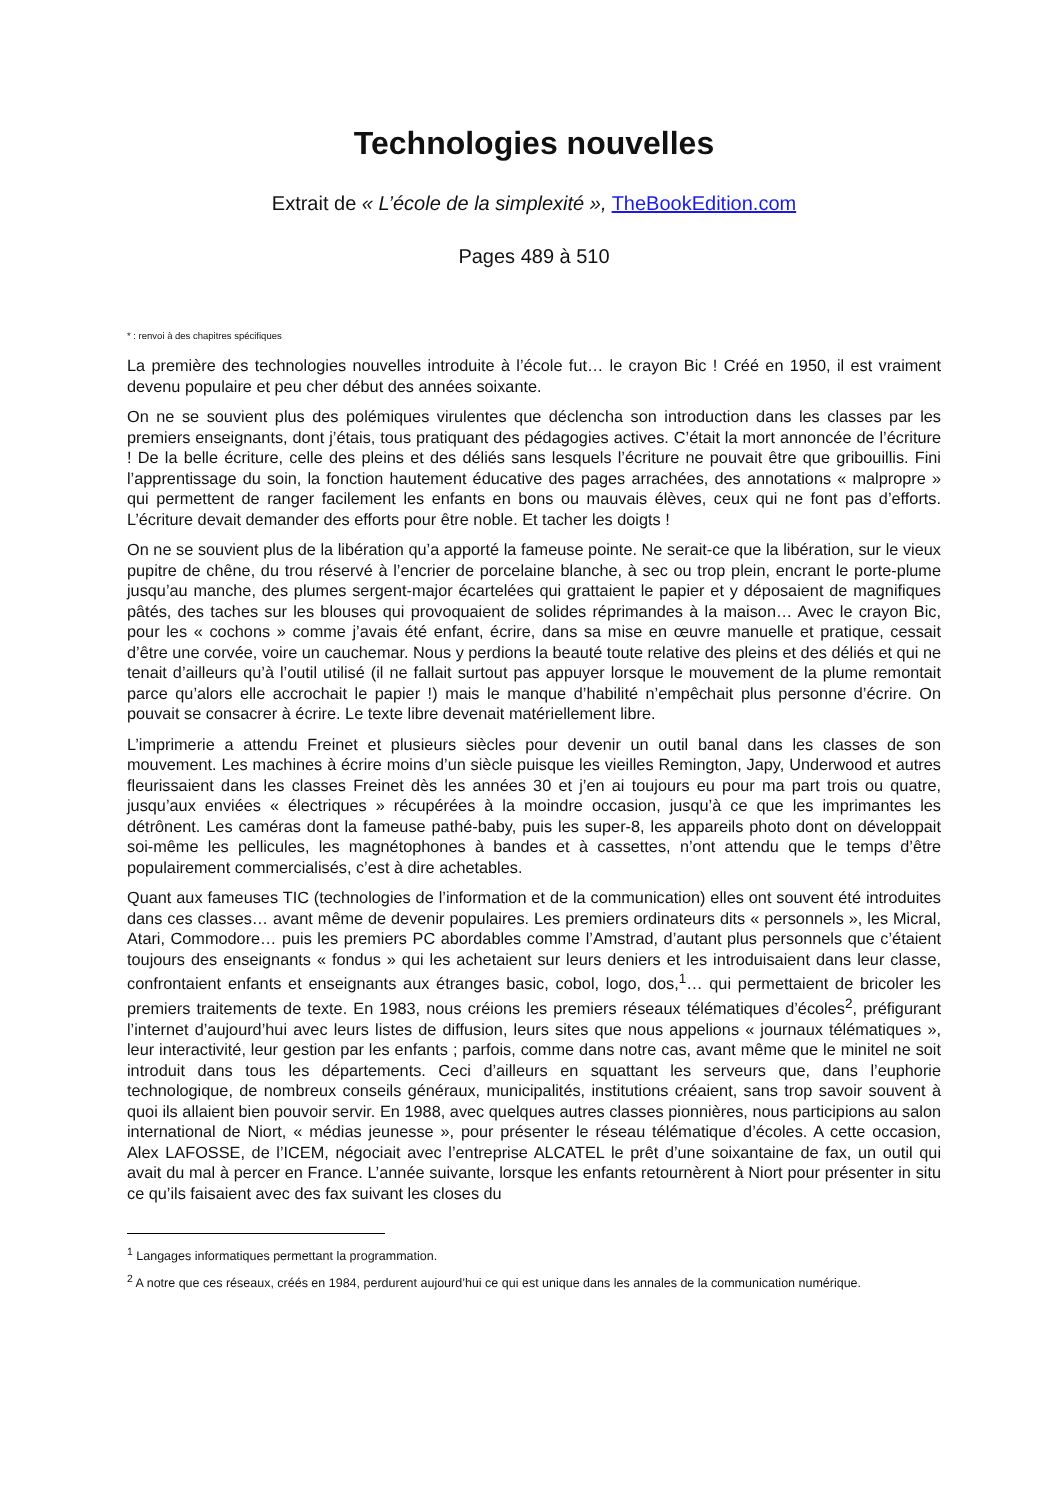Technologies nouvelles
Extrait de « L’école de la simplexité », TheBookEdition.com
Pages 489 à 510
* : renvoi à des chapitres spécifiques
La première des technologies nouvelles introduite à l’école fut… le crayon Bic ! Créé en 1950, il est vraiment devenu populaire et peu cher début des années soixante.
On ne se souvient plus des polémiques virulentes que déclencha son introduction dans les classes par les premiers enseignants, dont j’étais, tous pratiquant des pédagogies actives. C’était la mort annoncée de l’écriture ! De la belle écriture, celle des pleins et des déliés sans lesquels l’écriture ne pouvait être que gribouillis. Fini l’apprentissage du soin, la fonction hautement éducative des pages arrachées, des annotations « malpropre » qui permettent de ranger facilement les enfants en bons ou mauvais élèves, ceux qui ne font pas d’efforts. L’écriture devait demander des efforts pour être noble. Et tacher les doigts !
On ne se souvient plus de la libération qu’a apporté la fameuse pointe. Ne serait-ce que la libération, sur le vieux pupitre de chêne, du trou réservé à l’encrier de porcelaine blanche, à sec ou trop plein, encrant le porte-plume jusqu’au manche, des plumes sergent-major écartelées qui grattaient le papier et y déposaient de magnifiques pâtés, des taches sur les blouses qui provoquaient de solides réprimandes à la maison… Avec le crayon Bic, pour les « cochons » comme j’avais été enfant, écrire, dans sa mise en œuvre manuelle et pratique, cessait d’être une corvée, voire un cauchemar. Nous y perdions la beauté toute relative des pleins et des déliés et qui ne tenait d’ailleurs qu’à l’outil utilisé (il ne fallait surtout pas appuyer lorsque le mouvement de la plume remontait parce qu’alors elle accrochait le papier !) mais le manque d’habilité n’empêchait plus personne d’écrire. On pouvait se consacrer à écrire. Le texte libre devenait matériellement libre.
L’imprimerie a attendu Freinet et plusieurs siècles pour devenir un outil banal dans les classes de son mouvement. Les machines à écrire moins d’un siècle puisque les vieilles Remington, Japy, Underwood et autres fleurissaient dans les classes Freinet dès les années 30 et j’en ai toujours eu pour ma part trois ou quatre, jusqu’aux enviées « électriques » récupérées à la moindre occasion, jusqu’à ce que les imprimantes les détrônent. Les caméras dont la fameuse pathé-baby, puis les super-8, les appareils photo dont on développait soi-même les pellicules, les magnétophones à bandes et à cassettes, n’ont attendu que le temps d’être populairement commercialisés, c’est à dire achetables.
Quant aux fameuses TIC (technologies de l’information et de la communication) elles ont souvent été introduites dans ces classes… avant même de devenir populaires. Les premiers ordinateurs dits « personnels », les Micral, Atari, Commodore… puis les premiers PC abordables comme l’Amstrad, d’autant plus personnels que c’étaient toujours des enseignants « fondus » qui les achetaient sur leurs deniers et les introduisaient dans leur classe, confrontaient enfants et enseignants aux étranges basic, cobol, logo, dos,<sup>1</sup>… qui permettaient de bricoler les premiers traitements de texte. En 1983, nous créions les premiers réseaux télématiques d’écoles<sup>2</sup>, préfigurant l’internet d’aujourd’hui avec leurs listes de diffusion, leurs sites que nous appelions « journaux télématiques », leur interactivité, leur gestion par les enfants ; parfois, comme dans notre cas, avant même que le minitel ne soit introduit dans tous les départements. Ceci d’ailleurs en squattant les serveurs que, dans l’euphorie technologique, de nombreux conseils généraux, municipalités, institutions créaient, sans trop savoir souvent à quoi ils allaient bien pouvoir servir. En 1988, avec quelques autres classes pionnières, nous participions au salon international de Niort, « médias jeunesse », pour présenter le réseau télématique d’écoles. A cette occasion, Alex LAFOSSE, de l’ICEM, négociait avec l’entreprise ALCATEL le prêt d’une soixantaine de fax, un outil qui avait du mal à percer en France. L’année suivante, lorsque les enfants retournèrent à Niort pour présenter in situ ce qu’ils faisaient avec des fax suivant les closes du
<sup>1</sup> Langages informatiques permettant la programmation.
<sup>2</sup> A notre que ces réseaux, créés en 1984, perdurent aujourd’hui ce qui est unique dans les annales de la communication numérique.